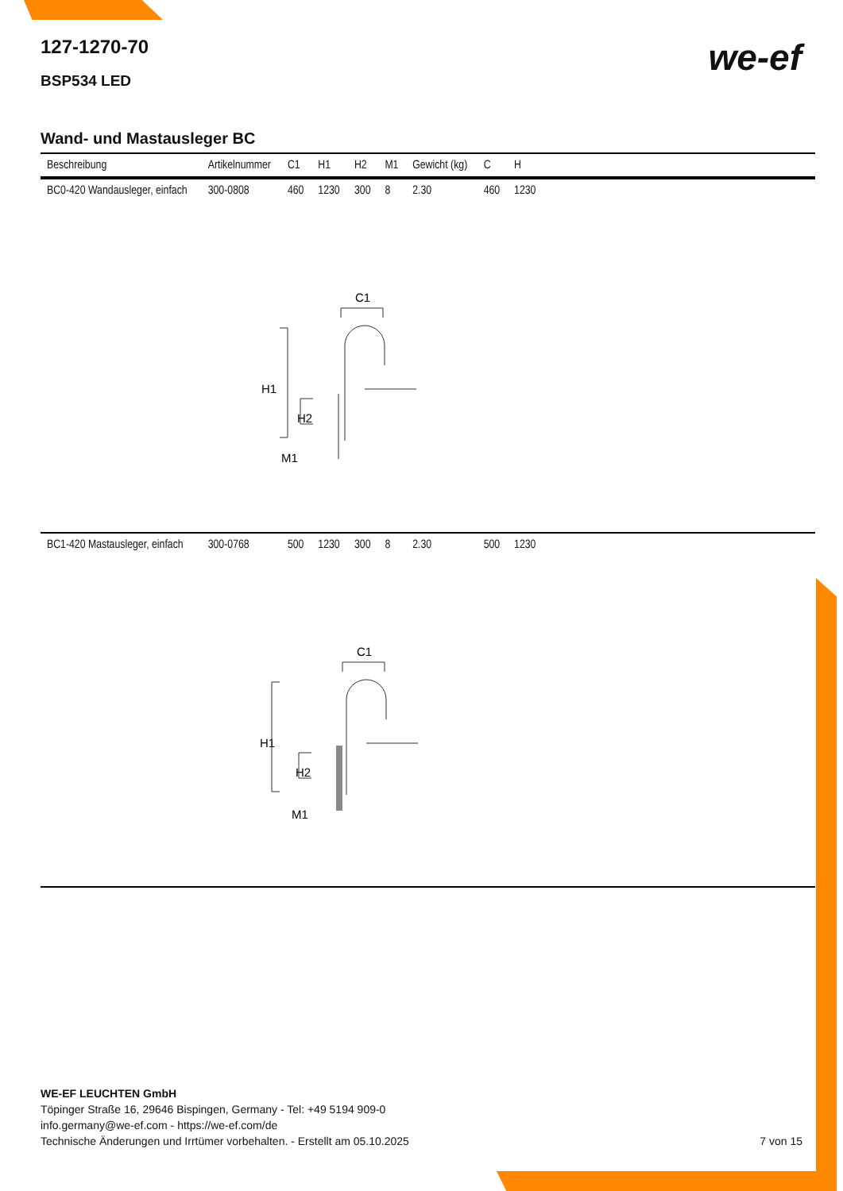we-ef
127-1270-70
BSP534 LED
Wand- und Mastausleger BC
| Beschreibung | Artikelnummer | C1 | H1 | H2 | M1 | Gewicht (kg) | C | H | |
| --- | --- | --- | --- | --- | --- | --- | --- | --- | --- |
| BC0-420 Wandausleger, einfach | 300-0808 | 460 | 1230 | 300 | 8 | 2.30 | 460 | 1230 | |
| C1 H1 H2 M1 | | | | | | | | | |
| BC1-420 Mastausleger, einfach | 300-0768 | 500 | 1230 | 300 | 8 | 2.30 | 500 | 1230 | |
| C1 H1 H2 M1 | | | | | | | | | |
WE-EF LEUCHTEN GmbH
Töpinger Straße 16, 29646 Bispingen, Germany - Tel: +49 5194 909-0
info.germany@we-ef.com - https://we-ef.com/de
Technische Änderungen und Irrtümer vorbehalten. - Erstellt am 05.10.2025 7 von 15